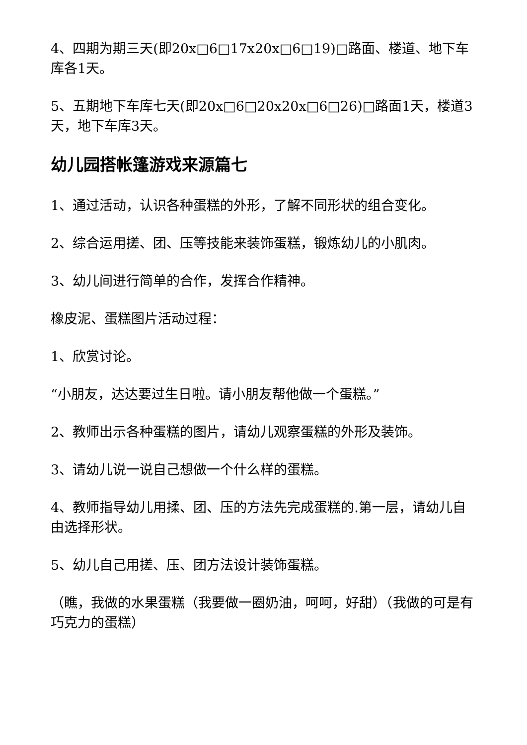4、四期为期三天(即20x□6□17x20x□6□19)□路面、楼道、地下车库各1天。
5、五期地下车库七天(即20x□6□20x20x□6□26)□路面1天，楼道3天，地下车库3天。
幼儿园搭帐篷游戏来源篇七
1、通过活动，认识各种蛋糕的外形，了解不同形状的组合变化。
2、综合运用搓、团、压等技能来装饰蛋糕，锻炼幼儿的小肌肉。
3、幼儿间进行简单的合作，发挥合作精神。
橡皮泥、蛋糕图片活动过程：
1、欣赏讨论。
“小朋友，达达要过生日啦。请小朋友帮他做一个蛋糕。”
2、教师出示各种蛋糕的图片，请幼儿观察蛋糕的外形及装饰。
3、请幼儿说一说自己想做一个什么样的蛋糕。
4、教师指导幼儿用揉、团、压的方法先完成蛋糕的.第一层，请幼儿自由选择形状。
5、幼儿自己用搓、压、团方法设计装饰蛋糕。
（瞧，我做的水果蛋糕（我要做一圈奶油，呵呵，好甜）（我做的可是有巧克力的蛋糕）